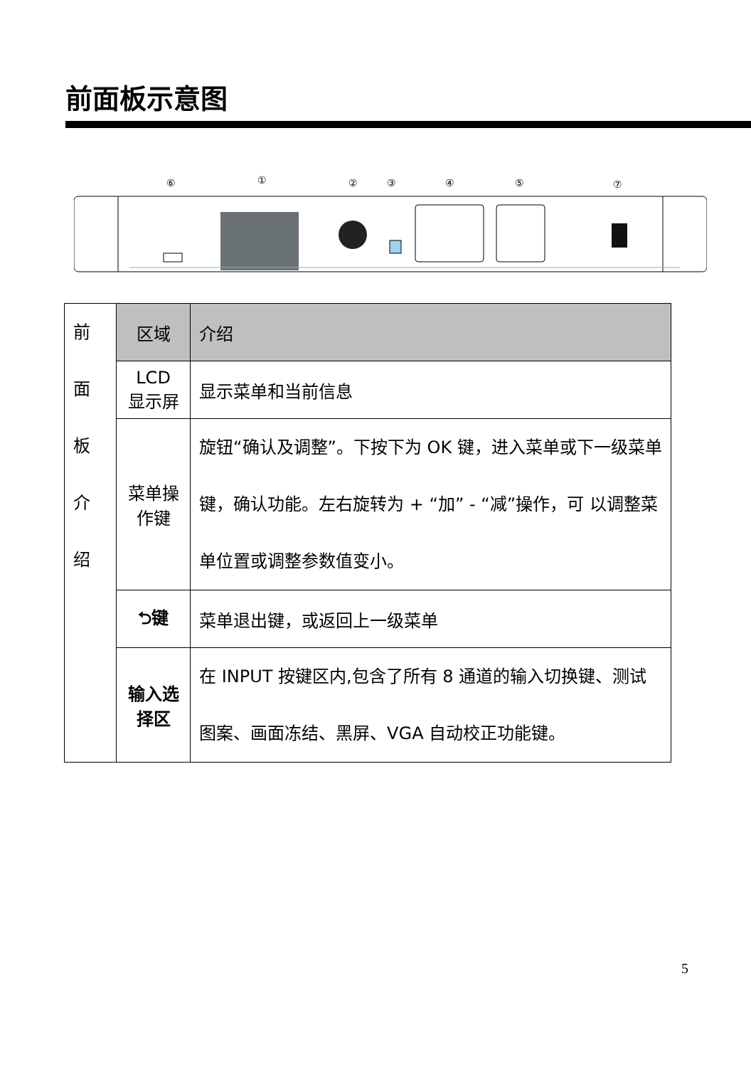前面板示意图
⑥
①
②
③
④
⑤
⑦
| 前 面 板 介 绍 | 区域 | 介绍 |
| | LCD 显示屏 | 显示菜单和当前信息 |
| | 菜单操作键 | 旋钮“确认及调整”。下按下为 OK 键，进入菜单或下一级菜单键，确认功能。左右旋转为 + “加” - “减”操作，可 以调整菜单位置或调整参数值变小。 |
| | ⮌键 | 菜单退出键，或返回上一级菜单 |
| | 输入选择区 | 在 INPUT 按键区内,包含了所有 8 通道的输入切换键、测试图案、画面冻结、黑屏、VGA 自动校正功能键。 |
5